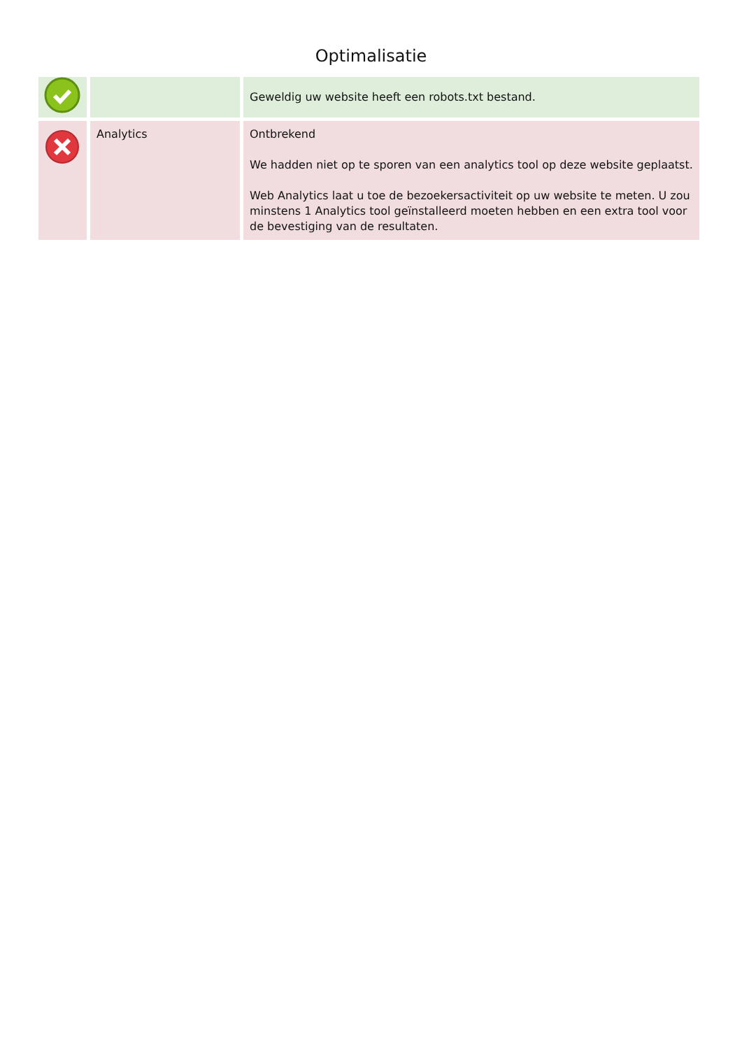Optimalisatie
| | | Geweldig uw website heeft een robots.txt bestand. |
| | Analytics | Ontbrekend We hadden niet op te sporen van een analytics tool op deze website geplaatst. Web Analytics laat u toe de bezoekersactiviteit op uw website te meten. U zou minstens 1 Analytics tool geïnstalleerd moeten hebben en een extra tool voor de bevestiging van de resultaten. |